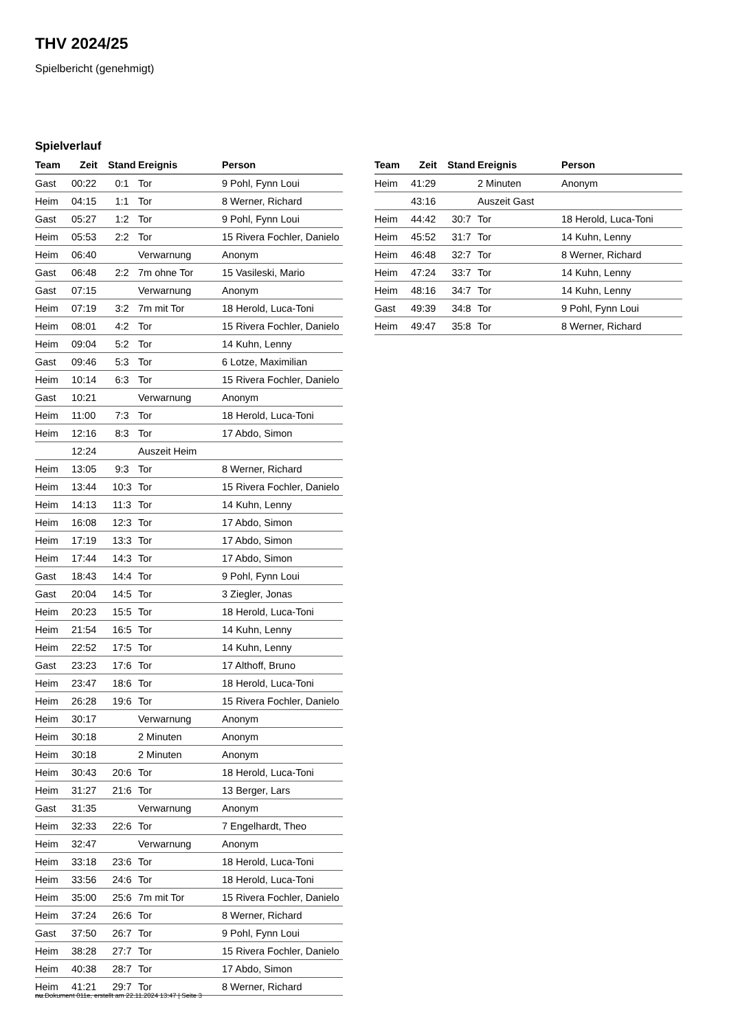THV 2024/25
Spielbericht (genehmigt)
Spielverlauf
| Team | Zeit | Stand | Ereignis | Person |
| --- | --- | --- | --- | --- |
| Gast | 00:22 | 0:1 | Tor | 9 Pohl, Fynn Loui |
| Heim | 04:15 | 1:1 | Tor | 8 Werner, Richard |
| Gast | 05:27 | 1:2 | Tor | 9 Pohl, Fynn Loui |
| Heim | 05:53 | 2:2 | Tor | 15 Rivera Fochler, Danielo |
| Heim | 06:40 | | Verwarnung | Anonym |
| Gast | 06:48 | 2:2 | 7m ohne Tor | 15 Vasileski, Mario |
| Gast | 07:15 | | Verwarnung | Anonym |
| Heim | 07:19 | 3:2 | 7m mit Tor | 18 Herold, Luca-Toni |
| Heim | 08:01 | 4:2 | Tor | 15 Rivera Fochler, Danielo |
| Heim | 09:04 | 5:2 | Tor | 14 Kuhn, Lenny |
| Gast | 09:46 | 5:3 | Tor | 6 Lotze, Maximilian |
| Heim | 10:14 | 6:3 | Tor | 15 Rivera Fochler, Danielo |
| Gast | 10:21 | | Verwarnung | Anonym |
| Heim | 11:00 | 7:3 | Tor | 18 Herold, Luca-Toni |
| Heim | 12:16 | 8:3 | Tor | 17 Abdo, Simon |
| | 12:24 | | Auszeit Heim | |
| Heim | 13:05 | 9:3 | Tor | 8 Werner, Richard |
| Heim | 13:44 | 10:3 | Tor | 15 Rivera Fochler, Danielo |
| Heim | 14:13 | 11:3 | Tor | 14 Kuhn, Lenny |
| Heim | 16:08 | 12:3 | Tor | 17 Abdo, Simon |
| Heim | 17:19 | 13:3 | Tor | 17 Abdo, Simon |
| Heim | 17:44 | 14:3 | Tor | 17 Abdo, Simon |
| Gast | 18:43 | 14:4 | Tor | 9 Pohl, Fynn Loui |
| Gast | 20:04 | 14:5 | Tor | 3 Ziegler, Jonas |
| Heim | 20:23 | 15:5 | Tor | 18 Herold, Luca-Toni |
| Heim | 21:54 | 16:5 | Tor | 14 Kuhn, Lenny |
| Heim | 22:52 | 17:5 | Tor | 14 Kuhn, Lenny |
| Gast | 23:23 | 17:6 | Tor | 17 Althoff, Bruno |
| Heim | 23:47 | 18:6 | Tor | 18 Herold, Luca-Toni |
| Heim | 26:28 | 19:6 | Tor | 15 Rivera Fochler, Danielo |
| Heim | 30:17 | | Verwarnung | Anonym |
| Heim | 30:18 | | 2 Minuten | Anonym |
| Heim | 30:18 | | 2 Minuten | Anonym |
| Heim | 30:43 | 20:6 | Tor | 18 Herold, Luca-Toni |
| Heim | 31:27 | 21:6 | Tor | 13 Berger, Lars |
| Gast | 31:35 | | Verwarnung | Anonym |
| Heim | 32:33 | 22:6 | Tor | 7 Engelhardt, Theo |
| Heim | 32:47 | | Verwarnung | Anonym |
| Heim | 33:18 | 23:6 | Tor | 18 Herold, Luca-Toni |
| Heim | 33:56 | 24:6 | Tor | 18 Herold, Luca-Toni |
| Heim | 35:00 | 25:6 | 7m mit Tor | 15 Rivera Fochler, Danielo |
| Heim | 37:24 | 26:6 | Tor | 8 Werner, Richard |
| Gast | 37:50 | 26:7 | Tor | 9 Pohl, Fynn Loui |
| Heim | 38:28 | 27:7 | Tor | 15 Rivera Fochler, Danielo |
| Heim | 40:38 | 28:7 | Tor | 17 Abdo, Simon |
| Heim | 41:21 | 29:7 | Tor | 8 Werner, Richard |
| Team | Zeit | Stand | Ereignis | Person |
| --- | --- | --- | --- | --- |
| Heim | 41:29 | | 2 Minuten | Anonym |
| | 43:16 | | Auszeit Gast | |
| Heim | 44:42 | 30:7 | Tor | 18 Herold, Luca-Toni |
| Heim | 45:52 | 31:7 | Tor | 14 Kuhn, Lenny |
| Heim | 46:48 | 32:7 | Tor | 8 Werner, Richard |
| Heim | 47:24 | 33:7 | Tor | 14 Kuhn, Lenny |
| Heim | 48:16 | 34:7 | Tor | 14 Kuhn, Lenny |
| Gast | 49:39 | 34:8 | Tor | 9 Pohl, Fynn Loui |
| Heim | 49:47 | 35:8 | Tor | 8 Werner, Richard |
nu.Dokument 011e, erstellt am 22.11.2024 13:47 | Seite 3